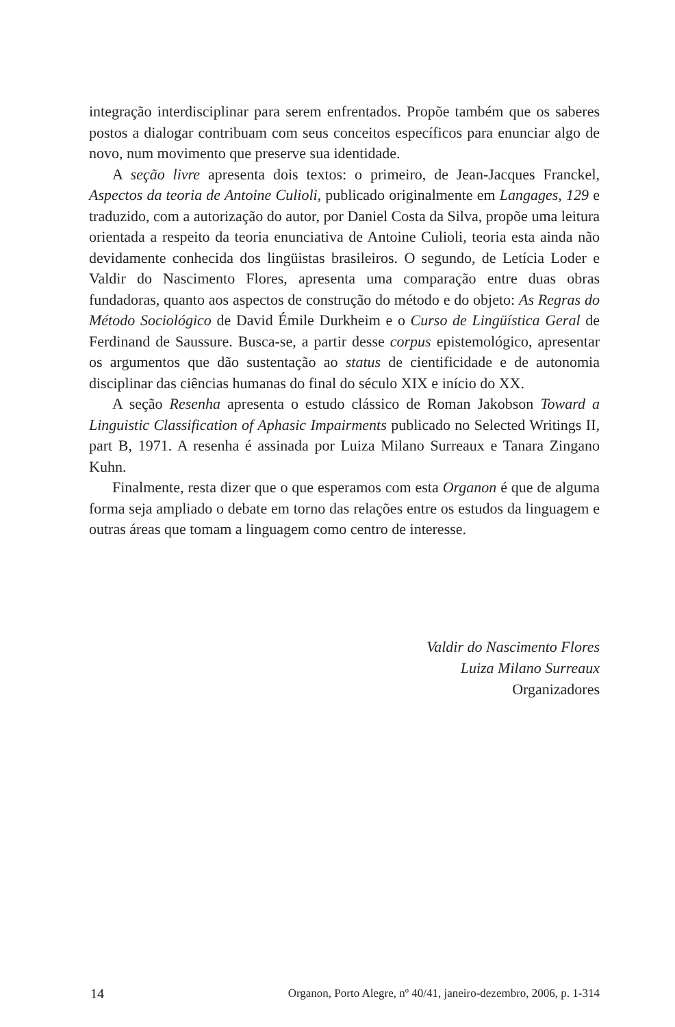integração interdisciplinar para serem enfrentados. Propõe também que os saberes postos a dialogar contribuam com seus conceitos específicos para enunciar algo de novo, num movimento que preserve sua identidade.
A seção livre apresenta dois textos: o primeiro, de Jean-Jacques Franckel, Aspectos da teoria de Antoine Culioli, publicado originalmente em Langages, 129 e traduzido, com a autorização do autor, por Daniel Costa da Silva, propõe uma leitura orientada a respeito da teoria enunciativa de Antoine Culioli, teoria esta ainda não devidamente conhecida dos lingüistas brasileiros. O segundo, de Letícia Loder e Valdir do Nascimento Flores, apresenta uma comparação entre duas obras fundadoras, quanto aos aspectos de construção do método e do objeto: As Regras do Método Sociológico de David Émile Durkheim e o Curso de Lingüística Geral de Ferdinand de Saussure. Busca-se, a partir desse corpus epistemológico, apresentar os argumentos que dão sustentação ao status de cientificidade e de autonomia disciplinar das ciências humanas do final do século XIX e início do XX.
A seção Resenha apresenta o estudo clássico de Roman Jakobson Toward a Linguistic Classification of Aphasic Impairments publicado no Selected Writings II, part B, 1971. A resenha é assinada por Luiza Milano Surreaux e Tanara Zingano Kuhn.
Finalmente, resta dizer que o que esperamos com esta Organon é que de alguma forma seja ampliado o debate em torno das relações entre os estudos da linguagem e outras áreas que tomam a linguagem como centro de interesse.
Valdir do Nascimento Flores
Luiza Milano Surreaux
Organizadores
14 Organon, Porto Alegre, nº 40/41, janeiro-dezembro, 2006, p. 1-314